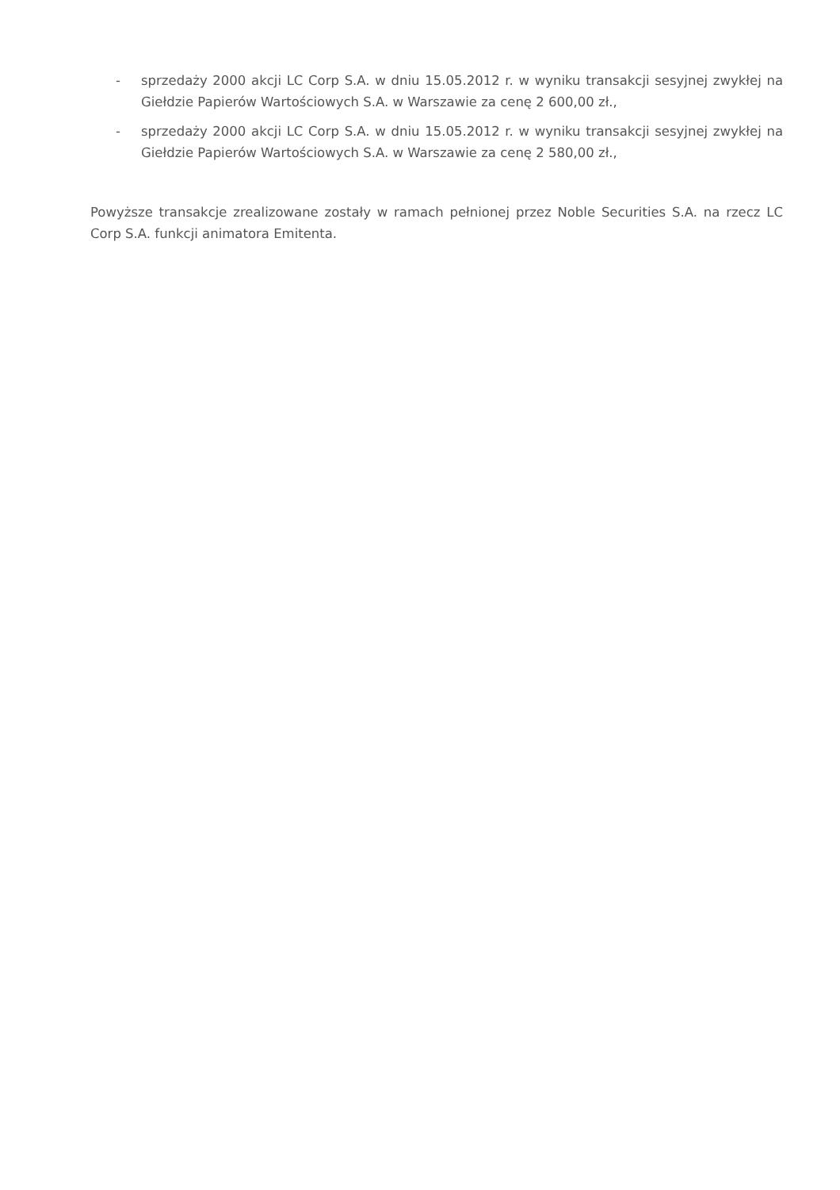- sprzedaży 2000 akcji LC Corp S.A. w dniu 15.05.2012 r. w wyniku transakcji sesyjnej zwykłej na Giełdzie Papierów Wartościowych S.A. w Warszawie za cenę 2 600,00 zł.,
- sprzedaży 2000 akcji LC Corp S.A. w dniu 15.05.2012 r. w wyniku transakcji sesyjnej zwykłej na Giełdzie Papierów Wartościowych S.A. w Warszawie za cenę 2 580,00 zł.,
Powyższe transakcje zrealizowane zostały w ramach pełnionej przez Noble Securities S.A. na rzecz LC Corp S.A. funkcji animatora Emitenta.